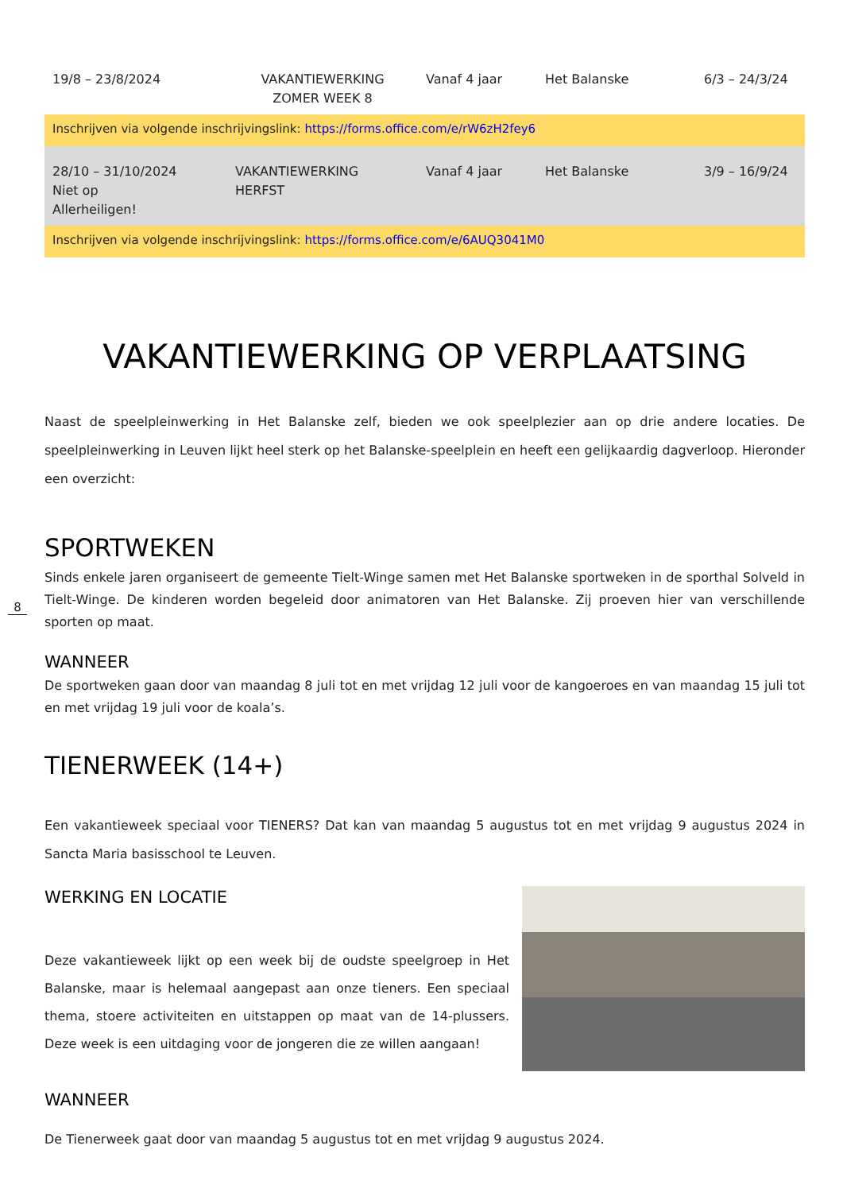8
| 19/8 – 23/8/2024 | VAKANTIEWERKING ZOMER WEEK 8 | Vanaf 4 jaar | Het Balanske | 6/3 – 24/3/24 |
| Inschrijven via volgende inschrijvingslink: https://forms.office.com/e/rW6zH2fey6 | | | | |
| 28/10 – 31/10/2024 Niet op Allerheiligen! | VAKANTIEWERKING HERFST | Vanaf 4 jaar | Het Balanske | 3/9 – 16/9/24 |
| Inschrijven via volgende inschrijvingslink: https://forms.office.com/e/6AUQ3041M0 | | | | |
VAKANTIEWERKING OP VERPLAATSING
Naast de speelpleinwerking in Het Balanske zelf, bieden we ook speelplezier aan op drie andere locaties. De speelpleinwerking in Leuven lijkt heel sterk op het Balanske-speelplein en heeft een gelijkaardig dagverloop. Hieronder een overzicht:
SPORTWEKEN
Sinds enkele jaren organiseert de gemeente Tielt-Winge samen met Het Balanske sportweken in de sporthal Solveld in Tielt-Winge. De kinderen worden begeleid door animatoren van Het Balanske. Zij proeven hier van verschillende sporten op maat.
WANNEER
De sportweken gaan door van maandag 8 juli tot en met vrijdag 12 juli voor de kangoeroes en van maandag 15 juli tot en met vrijdag 19 juli voor de koala’s.
TIENERWEEK (14+)
Een vakantieweek speciaal voor TIENERS? Dat kan van maandag 5 augustus tot en met vrijdag 9 augustus 2024 in Sancta Maria basisschool te Leuven.
WERKING EN LOCATIE
Deze vakantieweek lijkt op een week bij de oudste speelgroep in Het Balanske, maar is helemaal aangepast aan onze tieners. Een speciaal thema, stoere activiteiten en uitstappen op maat van de 14-plussers. Deze week is een uitdaging voor de jongeren die ze willen aangaan!
WANNEER
De Tienerweek gaat door van maandag 5 augustus tot en met vrijdag 9 augustus 2024.